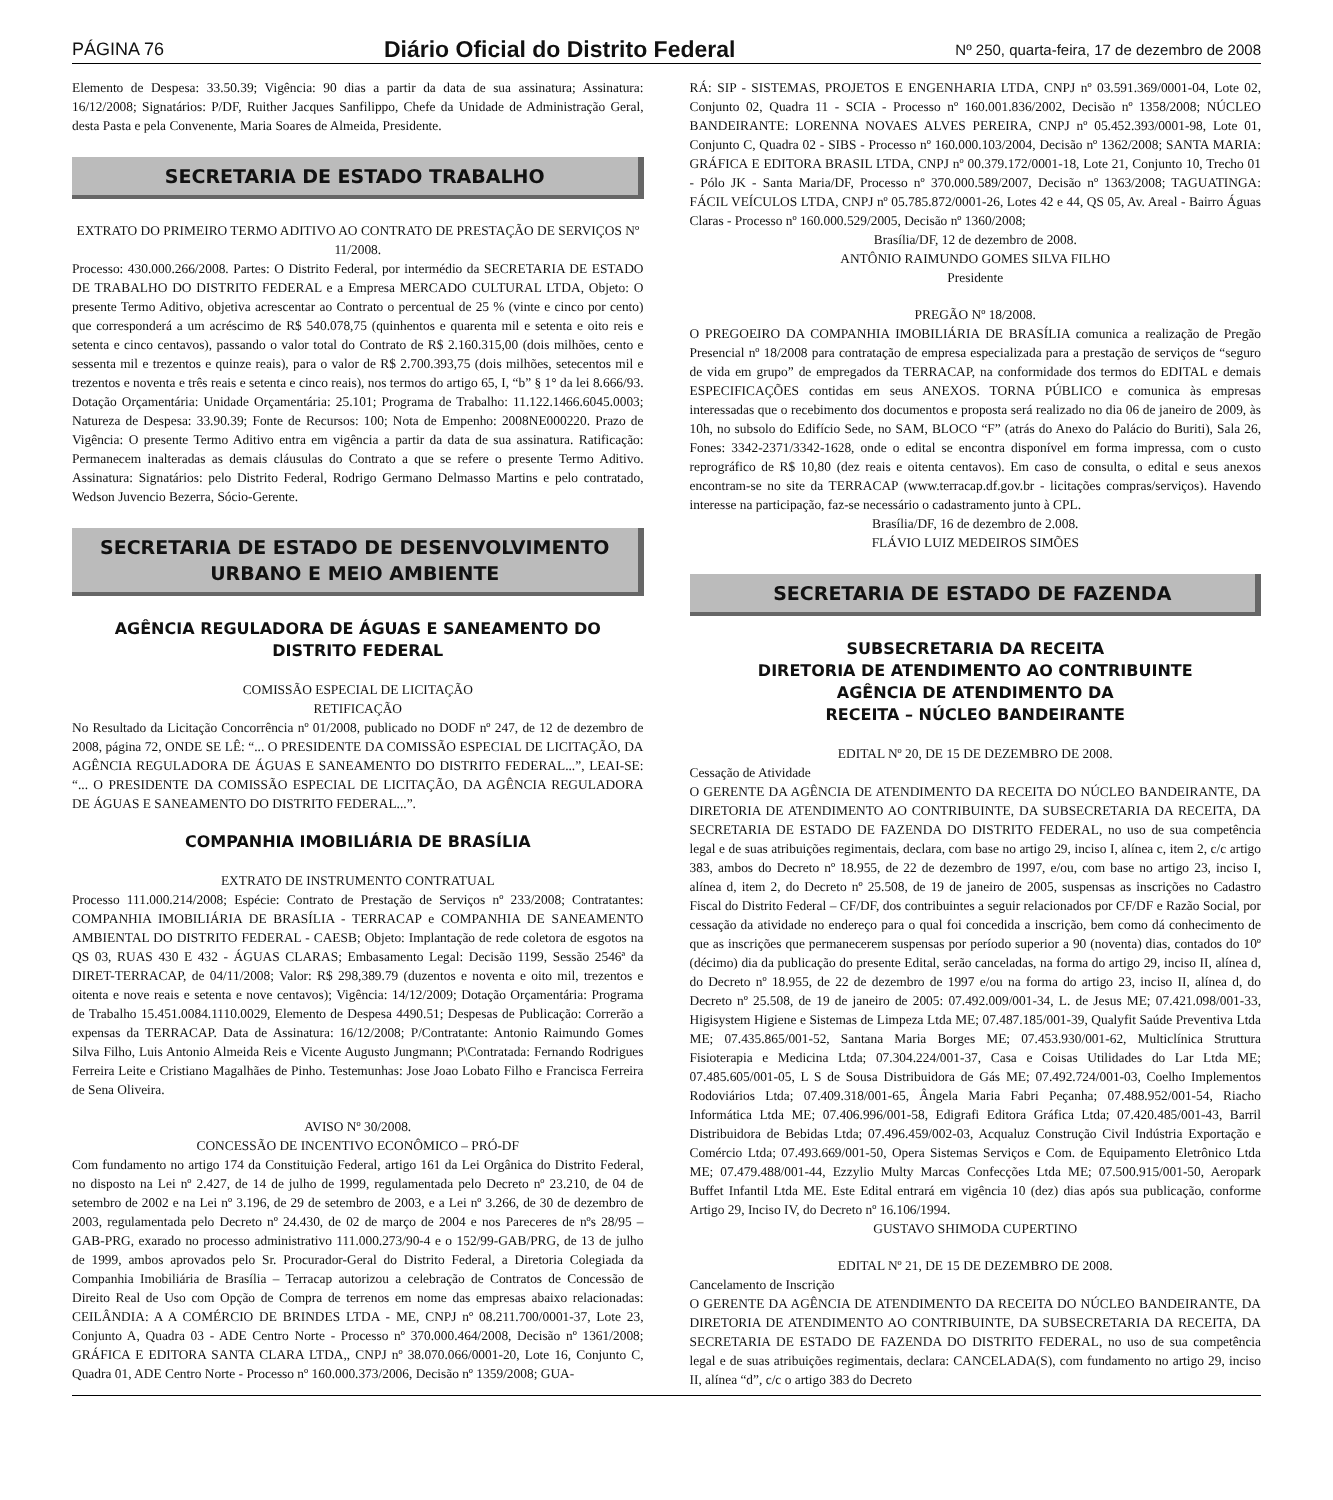PÁGINA 76 Diário Oficial do Distrito Federal Nº 250, quarta-feira, 17 de dezembro de 2008
Elemento de Despesa: 33.50.39; Vigência: 90 dias a partir da data de sua assinatura; Assinatura: 16/12/2008; Signatários: P/DF, Ruither Jacques Sanfilippo, Chefe da Unidade de Administração Geral, desta Pasta e pela Convenente, Maria Soares de Almeida, Presidente.
SECRETARIA DE ESTADO TRABALHO
EXTRATO DO PRIMEIRO TERMO ADITIVO AO CONTRATO DE PRESTAÇÃO DE SERVIÇOS Nº 11/2008.
Processo: 430.000.266/2008. Partes: O Distrito Federal, por intermédio da SECRETARIA DE ESTADO DE TRABALHO DO DISTRITO FEDERAL e a Empresa MERCADO CULTURAL LTDA, Objeto: O presente Termo Aditivo, objetiva acrescentar ao Contrato o percentual de 25 % (vinte e cinco por cento) que corresponderá a um acréscimo de R$ 540.078,75 (quinhentos e quarenta mil e setenta e oito reis e setenta e cinco centavos), passando o valor total do Contrato de R$ 2.160.315,00 (dois milhões, cento e sessenta mil e trezentos e quinze reais), para o valor de R$ 2.700.393,75 (dois milhões, setecentos mil e trezentos e noventa e três reais e setenta e cinco reais), nos termos do artigo 65, I, “b” § 1° da lei 8.666/93. Dotação Orçamentária: Unidade Orçamentária: 25.101; Programa de Trabalho: 11.122.1466.6045.0003; Natureza de Despesa: 33.90.39; Fonte de Recursos: 100; Nota de Empenho: 2008NE000220. Prazo de Vigência: O presente Termo Aditivo entra em vigência a partir da data de sua assinatura. Ratificação: Permanecem inalteradas as demais cláusulas do Contrato a que se refere o presente Termo Aditivo. Assinatura: Signatários: pelo Distrito Federal, Rodrigo Germano Delmasso Martins e pelo contratado, Wedson Juvencio Bezerra, Sócio-Gerente.
SECRETARIA DE ESTADO DE DESENVOLVIMENTO URBANO E MEIO AMBIENTE
AGÊNCIA REGULADORA DE ÁGUAS E SANEAMENTO DO DISTRITO FEDERAL
COMISSÃO ESPECIAL DE LICITAÇÃO
RETIFICAÇÃO
No Resultado da Licitação Concorrência nº 01/2008, publicado no DODF nº 247, de 12 de dezembro de 2008, página 72, ONDE SE LÊ: “... O PRESIDENTE DA COMISSÃO ESPECIAL DE LICITAÇÃO, DA AGÊNCIA REGULADORA DE ÁGUAS E SANEAMENTO DO DISTRITO FEDERAL...”, LEAI-SE: “... O PRESIDENTE DA COMISSÃO ESPECIAL DE LICITAÇÃO, DA AGÊNCIA REGULADORA DE ÁGUAS E SANEAMENTO DO DISTRITO FEDERAL...”.
COMPANHIA IMOBILIÁRIA DE BRASÍLIA
EXTRATO DE INSTRUMENTO CONTRATUAL
Processo 111.000.214/2008; Espécie: Contrato de Prestação de Serviços nº 233/2008; Contratantes: COMPANHIA IMOBILIÁRIA DE BRASÍLIA - TERRACAP e COMPANHIA DE SANEAMENTO AMBIENTAL DO DISTRITO FEDERAL - CAESB; Objeto: Implantação de rede coletora de esgotos na QS 03, RUAS 430 E 432 - ÁGUAS CLARAS; Embasamento Legal: Decisão 1199, Sessão 2546ª da DIRET-TERRACAP, de 04/11/2008; Valor: R$ 298,389.79 (duzentos e noventa e oito mil, trezentos e oitenta e nove reais e setenta e nove centavos); Vigência: 14/12/2009; Dotação Orçamentária: Programa de Trabalho 15.451.0084.1110.0029, Elemento de Despesa 4490.51; Despesas de Publicação: Correrão a expensas da TERRACAP. Data de Assinatura: 16/12/2008; P/Contratante: Antonio Raimundo Gomes Silva Filho, Luis Antonio Almeida Reis e Vicente Augusto Jungmann; P\Contratada: Fernando Rodrigues Ferreira Leite e Cristiano Magalhães de Pinho. Testemunhas: Jose Joao Lobato Filho e Francisca Ferreira de Sena Oliveira.
AVISO Nº 30/2008.
CONCESSÃO DE INCENTIVO ECONÔMICO – PRÓ-DF
Com fundamento no artigo 174 da Constituição Federal, artigo 161 da Lei Orgânica do Distrito Federal, no disposto na Lei nº 2.427, de 14 de julho de 1999, regulamentada pelo Decreto nº 23.210, de 04 de setembro de 2002 e na Lei nº 3.196, de 29 de setembro de 2003, e a Lei nº 3.266, de 30 de dezembro de 2003, regulamentada pelo Decreto nº 24.430, de 02 de março de 2004 e nos Pareceres de nºs 28/95 – GAB-PRG, exarado no processo administrativo 111.000.273/90-4 e o 152/99-GAB/PRG, de 13 de julho de 1999, ambos aprovados pelo Sr. Procurador-Geral do Distrito Federal, a Diretoria Colegiada da Companhia Imobiliária de Brasília – Terracap autorizou a celebração de Contratos de Concessão de Direito Real de Uso com Opção de Compra de terrenos em nome das empresas abaixo relacionadas: CEILÂNDIA: A A COMÉRCIO DE BRINDES LTDA - ME, CNPJ nº 08.211.700/0001-37, Lote 23, Conjunto A, Quadra 03 - ADE Centro Norte - Processo nº 370.000.464/2008, Decisão nº 1361/2008; GRÁFICA E EDITORA SANTA CLARA LTDA,, CNPJ nº 38.070.066/0001-20, Lote 16, Conjunto C, Quadra 01, ADE Centro Norte - Processo nº 160.000.373/2006, Decisão nº 1359/2008; GUA-
RÁ: SIP - SISTEMAS, PROJETOS E ENGENHARIA LTDA, CNPJ nº 03.591.369/0001-04, Lote 02, Conjunto 02, Quadra 11 - SCIA - Processo nº 160.001.836/2002, Decisão nº 1358/2008; NÚCLEO BANDEIRANTE: LORENNA NOVAES ALVES PEREIRA, CNPJ nº 05.452.393/0001-98, Lote 01, Conjunto C, Quadra 02 - SIBS - Processo nº 160.000.103/2004, Decisão nº 1362/2008; SANTA MARIA: GRÁFICA E EDITORA BRASIL LTDA, CNPJ nº 00.379.172/0001-18, Lote 21, Conjunto 10, Trecho 01 - Pólo JK - Santa Maria/DF, Processo nº 370.000.589/2007, Decisão nº 1363/2008; TAGUATINGA: FÁCIL VEÍCULOS LTDA, CNPJ nº 05.785.872/0001-26, Lotes 42 e 44, QS 05, Av. Areal - Bairro Águas Claras - Processo nº 160.000.529/2005, Decisão nº 1360/2008;
Brasília/DF, 12 de dezembro de 2008.
ANTÔNIO RAIMUNDO GOMES SILVA FILHO
Presidente
PREGÃO Nº 18/2008.
O PREGOEIRO DA COMPANHIA IMOBILIÁRIA DE BRASÍLIA comunica a realização de Pregão Presencial nº 18/2008 para contratação de empresa especializada para a prestação de serviços de “seguro de vida em grupo” de empregados da TERRACAP, na conformidade dos termos do EDITAL e demais ESPECIFICAÇÕES contidas em seus ANEXOS. TORNA PÚBLICO e comunica às empresas interessadas que o recebimento dos documentos e proposta será realizado no dia 06 de janeiro de 2009, às 10h, no subsolo do Edifício Sede, no SAM, BLOCO “F” (atrás do Anexo do Palácio do Buriti), Sala 26, Fones: 3342-2371/3342-1628, onde o edital se encontra disponível em forma impressa, com o custo reprográfico de R$ 10,80 (dez reais e oitenta centavos). Em caso de consulta, o edital e seus anexos encontram-se no site da TERRACAP (www.terracap.df.gov.br - licitações compras/serviços). Havendo interesse na participação, faz-se necessário o cadastramento junto à CPL.
Brasília/DF, 16 de dezembro de 2.008.
FLÁVIO LUIZ MEDEIROS SIMÕES
SECRETARIA DE ESTADO DE FAZENDA
SUBSECRETARIA DA RECEITA
DIRETORIA DE ATENDIMENTO AO CONTRIBUINTE
AGÊNCIA DE ATENDIMENTO DA
RECEITA – NÚCLEO BANDEIRANTE
EDITAL Nº 20, DE 15 DE DEZEMBRO DE 2008.
Cessação de Atividade
O GERENTE DA AGÊNCIA DE ATENDIMENTO DA RECEITA DO NÚCLEO BANDEIRANTE, DA DIRETORIA DE ATENDIMENTO AO CONTRIBUINTE, DA SUBSECRETARIA DA RECEITA, DA SECRETARIA DE ESTADO DE FAZENDA DO DISTRITO FEDERAL, no uso de sua competência legal e de suas atribuições regimentais, declara, com base no artigo 29, inciso I, alínea c, item 2, c/c artigo 383, ambos do Decreto nº 18.955, de 22 de dezembro de 1997, e/ou, com base no artigo 23, inciso I, alínea d, item 2, do Decreto nº 25.508, de 19 de janeiro de 2005, suspensas as inscrições no Cadastro Fiscal do Distrito Federal – CF/DF, dos contribuintes a seguir relacionados por CF/DF e Razão Social, por cessação da atividade no endereço para o qual foi concedida a inscrição, bem como dá conhecimento de que as inscrições que permanecerem suspensas por período superior a 90 (noventa) dias, contados do 10º (décimo) dia da publicação do presente Edital, serão canceladas, na forma do artigo 29, inciso II, alínea d, do Decreto nº 18.955, de 22 de dezembro de 1997 e/ou na forma do artigo 23, inciso II, alínea d, do Decreto nº 25.508, de 19 de janeiro de 2005: 07.492.009/001-34, L. de Jesus ME; 07.421.098/001-33, Higisystem Higiene e Sistemas de Limpeza Ltda ME; 07.487.185/001-39, Qualyfit Saúde Preventiva Ltda ME; 07.435.865/001-52, Santana Maria Borges ME; 07.453.930/001-62, Multiclínica Struttura Fisioterapia e Medicina Ltda; 07.304.224/001-37, Casa e Coisas Utilidades do Lar Ltda ME; 07.485.605/001-05, L S de Sousa Distribuidora de Gás ME; 07.492.724/001-03, Coelho Implementos Rodoviários Ltda; 07.409.318/001-65, Ângela Maria Fabri Peçanha; 07.488.952/001-54, Riacho Informática Ltda ME; 07.406.996/001-58, Edigrafi Editora Gráfica Ltda; 07.420.485/001-43, Barril Distribuidora de Bebidas Ltda; 07.496.459/002-03, Acqualuz Construção Civil Indústria Exportação e Comércio Ltda; 07.493.669/001-50, Opera Sistemas Serviços e Com. de Equipamento Eletrônico Ltda ME; 07.479.488/001-44, Ezzylio Multy Marcas Confecções Ltda ME; 07.500.915/001-50, Aeropark Buffet Infantil Ltda ME. Este Edital entrará em vigência 10 (dez) dias após sua publicação, conforme Artigo 29, Inciso IV, do Decreto nº 16.106/1994.
GUSTAVO SHIMODA CUPERTINO
EDITAL Nº 21, DE 15 DE DEZEMBRO DE 2008.
Cancelamento de Inscrição
O GERENTE DA AGÊNCIA DE ATENDIMENTO DA RECEITA DO NÚCLEO BANDEIRANTE, DA DIRETORIA DE ATENDIMENTO AO CONTRIBUINTE, DA SUBSECRETARIA DA RECEITA, DA SECRETARIA DE ESTADO DE FAZENDA DO DISTRITO FEDERAL, no uso de sua competência legal e de suas atribuições regimentais, declara: CANCELADA(S), com fundamento no artigo 29, inciso II, alínea “d”, c/c o artigo 383 do Decreto